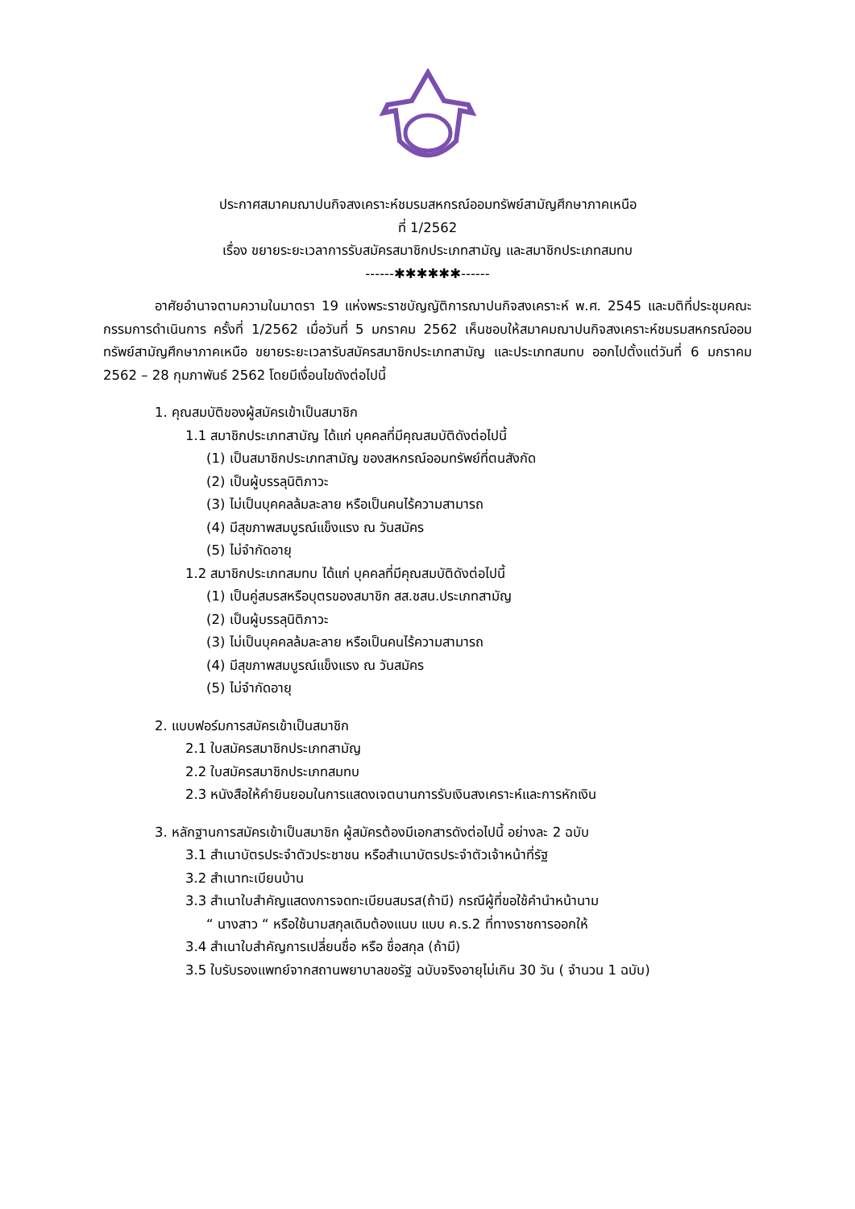ประกาศสมาคมฌาปนกิจสงเคราะห์ชมรมสหกรณ์ออมทรัพย์สามัญศึกษาภาคเหนือ
ที่ 1/2562
เรื่อง ขยายระยะเวลาการรับสมัครสมาชิกประเภทสามัญ และสมาชิกประเภทสมทบ
------✱✱✱✱✱✱------
อาศัยอำนาจตามความในมาตรา 19 แห่งพระราชบัญญัติการฌาปนกิจสงเคราะห์ พ.ศ. 2545 และมติที่ประชุมคณะกรรมการดำเนินการ ครั้งที่ 1/2562 เมื่อวันที่ 5 มกราคม 2562 เห็นชอบให้สมาคมฌาปนกิจสงเคราะห์ชมรมสหกรณ์ออมทรัพย์สามัญศึกษาภาคเหนือ ขยายระยะเวลารับสมัครสมาชิกประเภทสามัญ และประเภทสมทบ ออกไปตั้งแต่วันที่ 6 มกราคม 2562 – 28 กุมภาพันธ์ 2562 โดยมีเงื่อนไขดังต่อไปนี้
1. คุณสมบัติของผู้สมัครเข้าเป็นสมาชิก
1.1 สมาชิกประเภทสามัญ ได้แก่ บุคคลที่มีคุณสมบัติดังต่อไปนี้
(1) เป็นสมาชิกประเภทสามัญ ของสหกรณ์ออมทรัพย์ที่ตนสังกัด
(2) เป็นผู้บรรลุนิติภาวะ
(3) ไม่เป็นบุคคลล้มละลาย หรือเป็นคนไร้ความสามารถ
(4) มีสุขภาพสมบูรณ์แข็งแรง ณ วันสมัคร
(5) ไม่จำกัดอายุ
1.2 สมาชิกประเภทสมทบ ได้แก่ บุคคลที่มีคุณสมบัติดังต่อไปนี้
(1) เป็นคู่สมรสหรือบุตรของสมาชิก สส.ชสน.ประเภทสามัญ
(2) เป็นผู้บรรลุนิติภาวะ
(3) ไม่เป็นบุคคลล้มละลาย หรือเป็นคนไร้ความสามารถ
(4) มีสุขภาพสมบูรณ์แข็งแรง ณ วันสมัคร
(5) ไม่จำกัดอายุ
2. แบบฟอร์มการสมัครเข้าเป็นสมาชิก
2.1 ใบสมัครสมาชิกประเภทสามัญ
2.2 ใบสมัครสมาชิกประเภทสมทบ
2.3 หนังสือให้คำยินยอมในการแสดงเจตนานการรับเงินสงเคราะห์และการหักเงิน
3. หลักฐานการสมัครเข้าเป็นสมาชิก ผู้สมัครต้องมีเอกสารดังต่อไปนี้ อย่างละ 2 ฉบับ
3.1 สำเนาบัตรประจำตัวประชาชน หรือสำเนาบัตรประจำตัวเจ้าหน้าที่รัฐ
3.2 สำเนาทะเบียนบ้าน
3.3 สำเนาใบสำคัญแสดงการจดทะเบียนสมรส(ถ้ามี) กรณีผู้ที่ขอใช้คำนำหน้านาม
“ นางสาว “ หรือใช้นามสกุลเดิมต้องแนบ แบบ ค.ร.2 ที่ทางราชการออกให้
3.4 สำเนาใบสำคัญการเปลี่ยนชื่อ หรือ ชื่อสกุล (ถ้ามี)
3.5 ใบรับรองแพทย์จากสถานพยาบาลขอรัฐ ฉบับจริงอายุไม่เกิน 30 วัน ( จำนวน 1 ฉบับ)